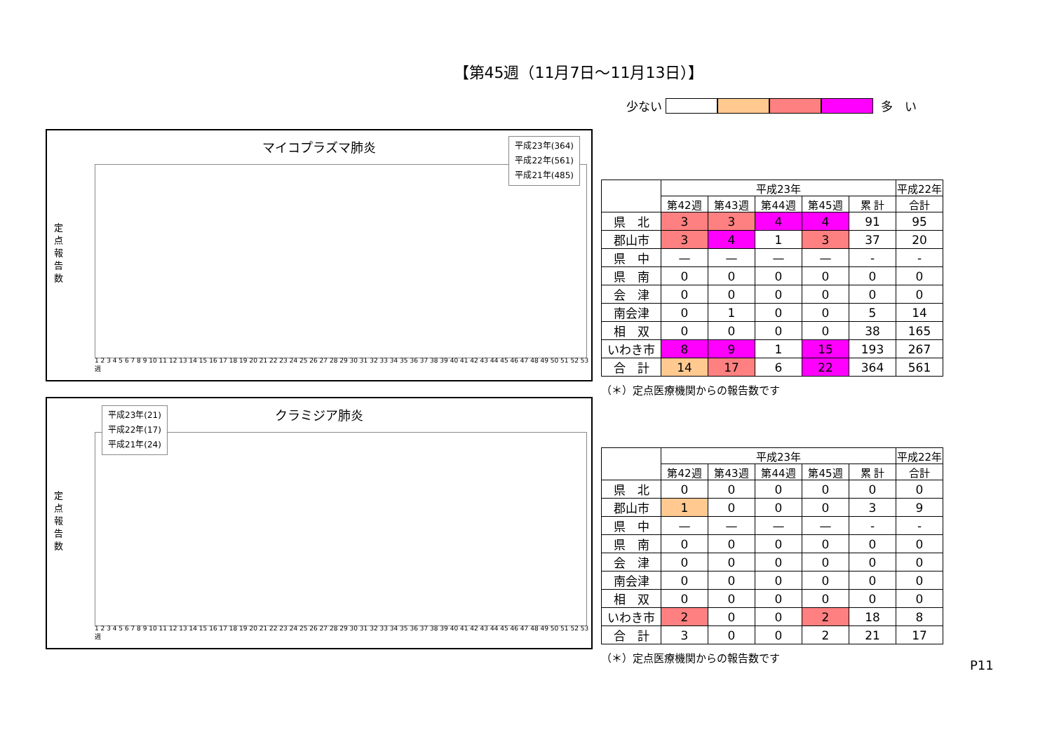【第45週（11月7日～11月13日）】
少ない 多　い
マイコプラズマ肺炎
定点報告数
平成23年(364)
平成22年(561)
平成21年(485)
1 2 3 4 5 6 7 8 9 10 11 12 13 14 15 16 17 18 19 20 21 22 23 24 25 26 27 28 29 30 31 32 33 34 35 36 37 38 39 40 41 42 43 44 45 46 47 48 49 50 51 52 53 週
| | 平成23年 | | | | | 平成22年 |
| --- | --- | --- | --- | --- | --- | --- |
| | 第42週 | 第43週 | 第44週 | 第45週 | 累 計 | 合計 |
| 県 北 | 3 | 3 | 4 | 4 | 91 | 95 |
| 郡山市 | 3 | 4 | 1 | 3 | 37 | 20 |
| 県 中 | — | — | — | — | - | - |
| 県 南 | 0 | 0 | 0 | 0 | 0 | 0 |
| 会 津 | 0 | 0 | 0 | 0 | 0 | 0 |
| 南会津 | 0 | 1 | 0 | 0 | 5 | 14 |
| 相 双 | 0 | 0 | 0 | 0 | 38 | 165 |
| いわき市 | 8 | 9 | 1 | 15 | 193 | 267 |
| 合 計 | 14 | 17 | 6 | 22 | 364 | 561 |
（＊）定点医療機関からの報告数です
クラミジア肺炎
定点報告数
平成23年(21)
平成22年(17)
平成21年(24)
1 2 3 4 5 6 7 8 9 10 11 12 13 14 15 16 17 18 19 20 21 22 23 24 25 26 27 28 29 30 31 32 33 34 35 36 37 38 39 40 41 42 43 44 45 46 47 48 49 50 51 52 53 週
| | 平成23年 | | | | | 平成22年 |
| --- | --- | --- | --- | --- | --- | --- |
| | 第42週 | 第43週 | 第44週 | 第45週 | 累 計 | 合計 |
| 県 北 | 0 | 0 | 0 | 0 | 0 | 0 |
| 郡山市 | 1 | 0 | 0 | 0 | 3 | 9 |
| 県 中 | — | — | — | — | - | - |
| 県 南 | 0 | 0 | 0 | 0 | 0 | 0 |
| 会 津 | 0 | 0 | 0 | 0 | 0 | 0 |
| 南会津 | 0 | 0 | 0 | 0 | 0 | 0 |
| 相 双 | 0 | 0 | 0 | 0 | 0 | 0 |
| いわき市 | 2 | 0 | 0 | 2 | 18 | 8 |
| 合 計 | 3 | 0 | 0 | 2 | 21 | 17 |
（＊）定点医療機関からの報告数です
P11